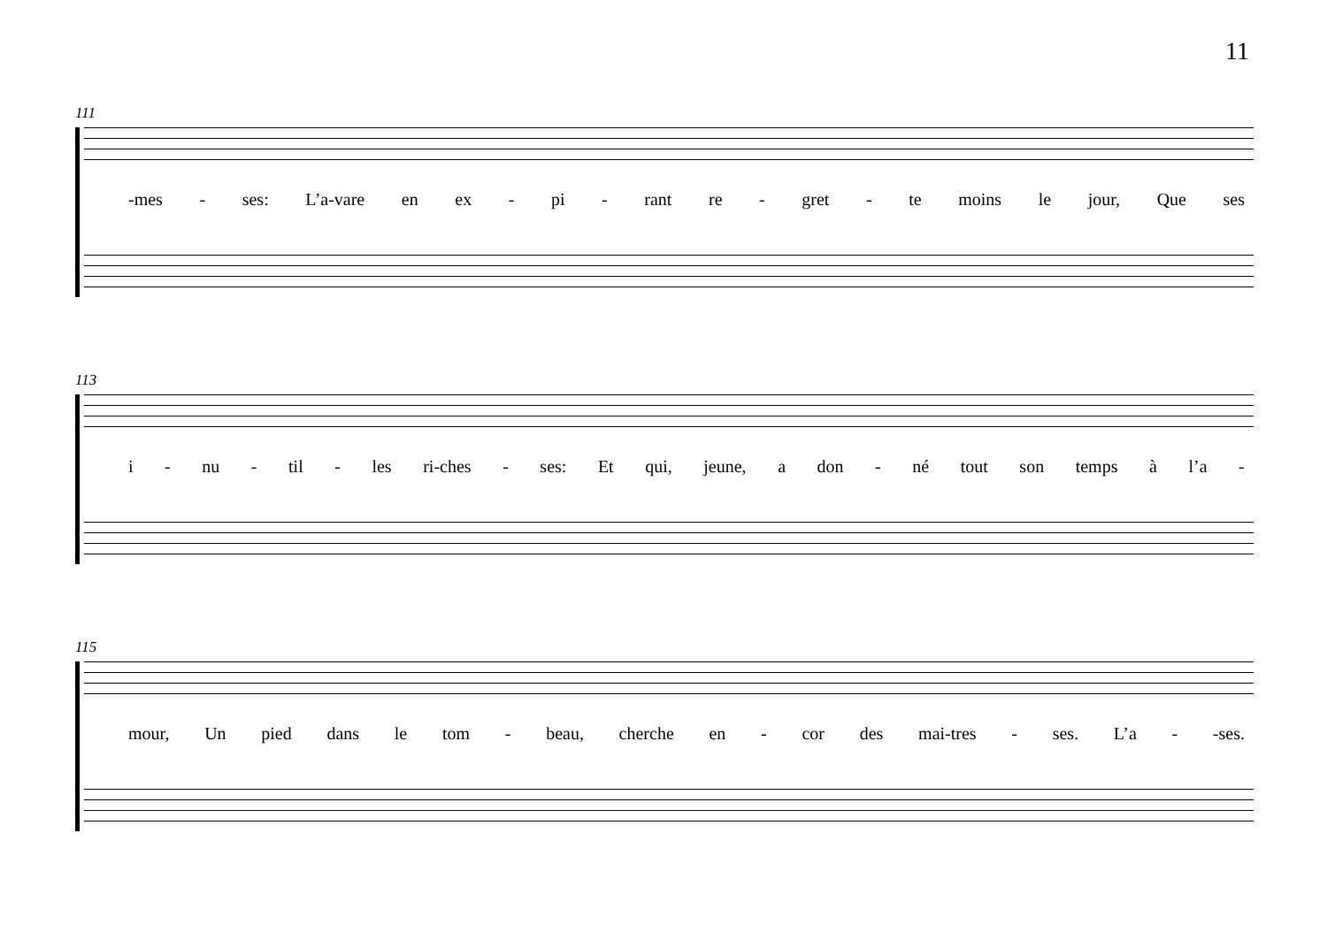11
111
-mes - ses: L’a-vare en ex - pi - rant re - gret - te moins le jour, Que ses
113
i - nu - til - les ri-ches - ses: Et qui, jeune, a don - né tout son temps à l’a -
115
mour, Un pied dans le tom - beau, cherche en - cor des mai-tres - ses. L’a - -ses.